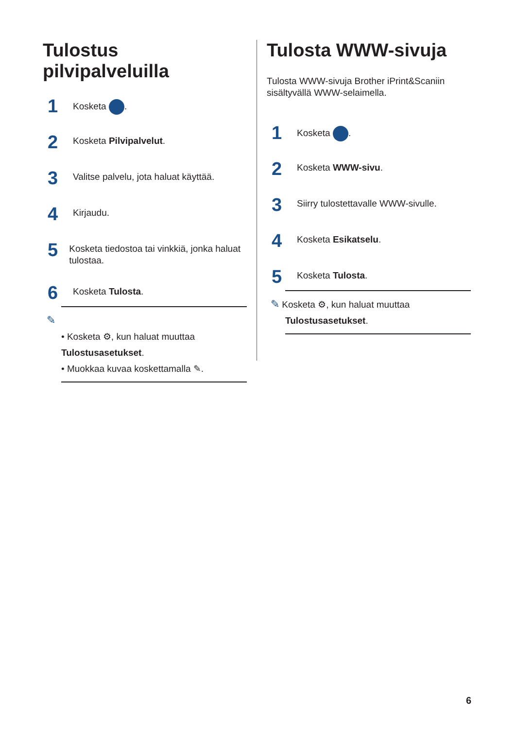Tulostus pilvipalveluilla
1 Kosketa .
2 Kosketa Pilvipalvelut.
3 Valitse palvelu, jota haluat käyttää.
4 Kirjaudu.
5 Kosketa tiedostoa tai vinkkiä, jonka haluat tulostaa.
6 Kosketa Tulosta.
✎
• Kosketa ⚙, kun haluat muuttaa Tulostusasetukset.
• Muokkaa kuvaa koskettamalla ✎.
Tulosta WWW-sivuja
Tulosta WWW-sivuja Brother iPrint&Scaniin sisältyvällä WWW-selaimella.
1 Kosketa .
2 Kosketa WWW-sivu.
3 Siirry tulostettavalle WWW-sivulle.
4 Kosketa Esikatselu.
5 Kosketa Tulosta.
✎ Kosketa ⚙, kun haluat muuttaa Tulostusasetukset.
6